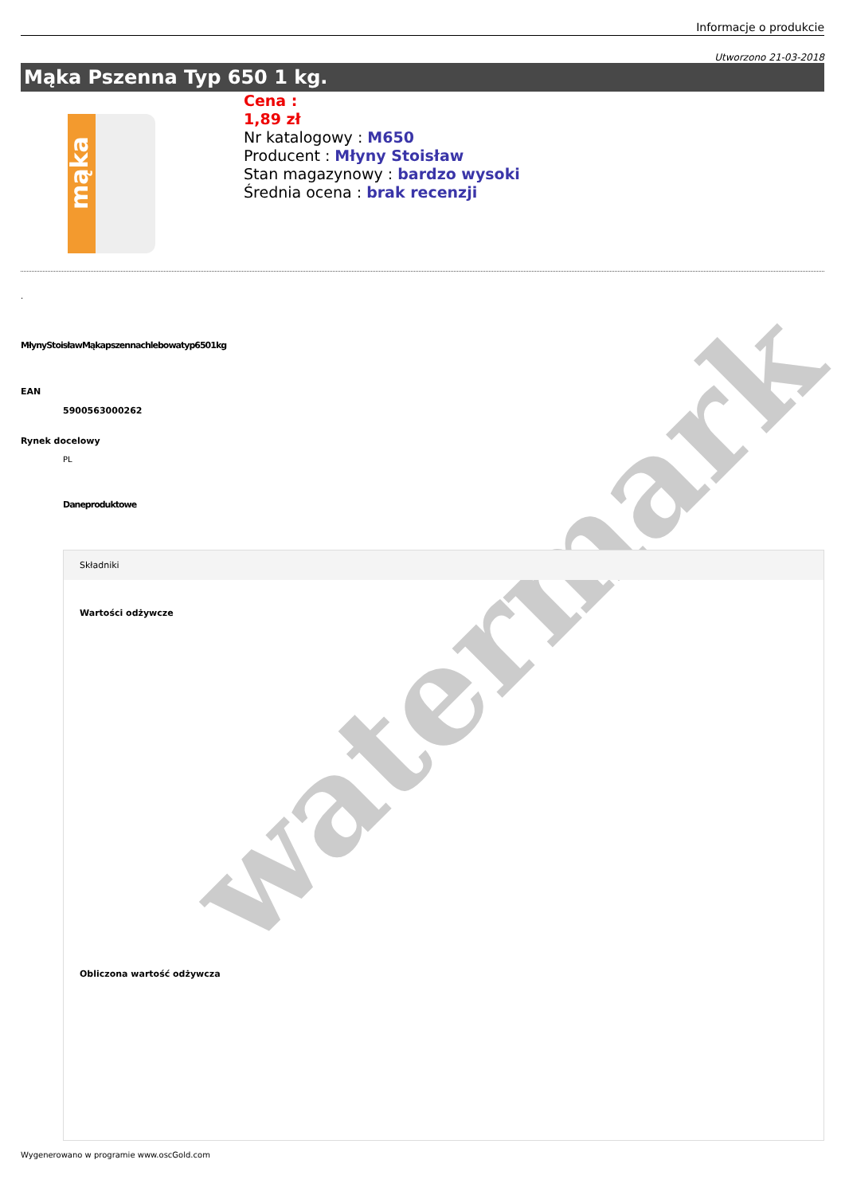watermark
Informacje o produkcie
Utworzono 21-03-2018
Mąka Pszenna Typ 650 1 kg.
mąka
Cena :
1,89 zł
Nr katalogowy : M650
Producent : Młyny Stoisław
Stan magazynowy : bardzo wysoki
Średnia ocena : brak recenzji
.
MłynyStoisławMąkapszennachlebowatyp6501kg
EAN
5900563000262
Rynek docelowy
PL
Daneproduktowe
Składniki
Wartości odżywcze
Obliczona wartość odżywcza
Wygenerowano w programie www.oscGold.com